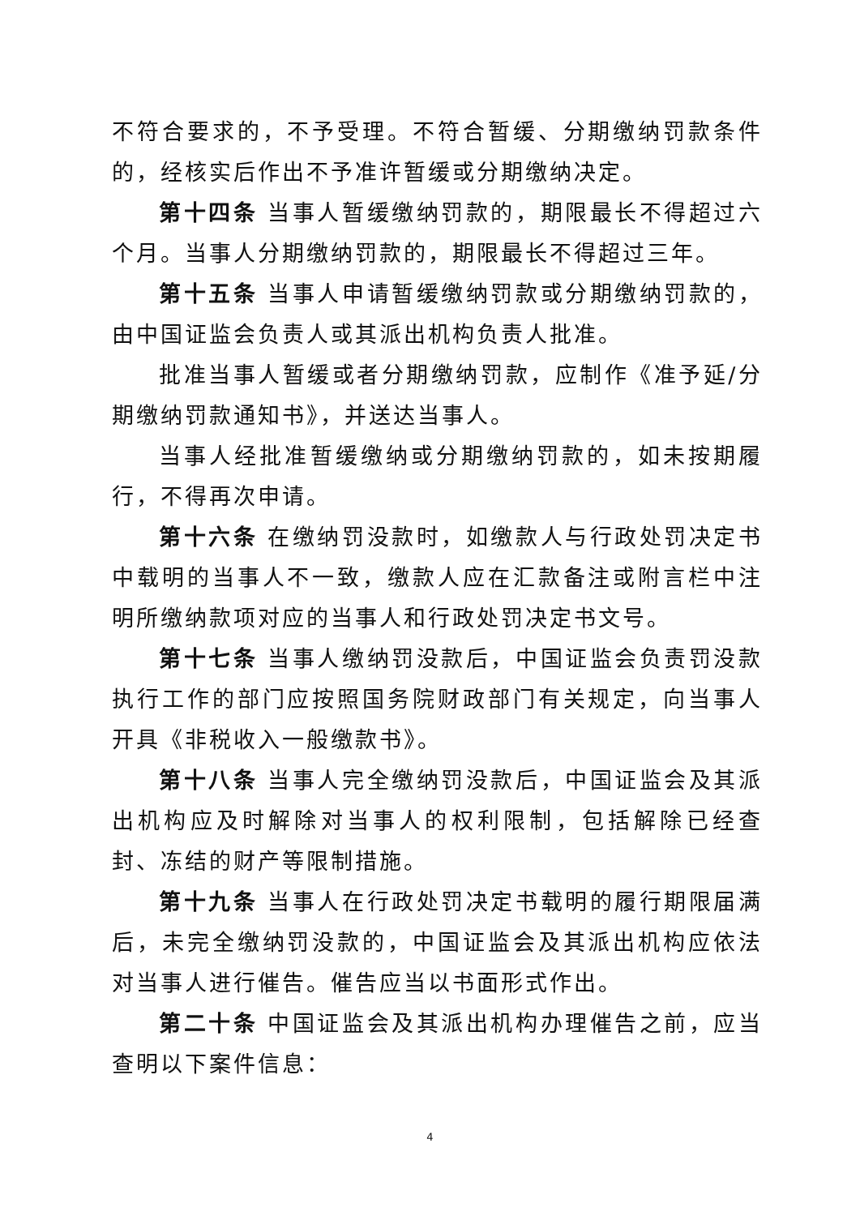不符合要求的，不予受理。不符合暂缓、分期缴纳罚款条件的，经核实后作出不予准许暂缓或分期缴纳决定。
第十四条 当事人暂缓缴纳罚款的，期限最长不得超过六个月。当事人分期缴纳罚款的，期限最长不得超过三年。
第十五条 当事人申请暂缓缴纳罚款或分期缴纳罚款的，由中国证监会负责人或其派出机构负责人批准。
批准当事人暂缓或者分期缴纳罚款，应制作《准予延/分期缴纳罚款通知书》，并送达当事人。
当事人经批准暂缓缴纳或分期缴纳罚款的，如未按期履行，不得再次申请。
第十六条 在缴纳罚没款时，如缴款人与行政处罚决定书中载明的当事人不一致，缴款人应在汇款备注或附言栏中注明所缴纳款项对应的当事人和行政处罚决定书文号。
第十七条 当事人缴纳罚没款后，中国证监会负责罚没款执行工作的部门应按照国务院财政部门有关规定，向当事人开具《非税收入一般缴款书》。
第十八条 当事人完全缴纳罚没款后，中国证监会及其派出机构应及时解除对当事人的权利限制，包括解除已经查封、冻结的财产等限制措施。
第十九条 当事人在行政处罚决定书载明的履行期限届满后，未完全缴纳罚没款的，中国证监会及其派出机构应依法对当事人进行催告。催告应当以书面形式作出。
第二十条 中国证监会及其派出机构办理催告之前，应当查明以下案件信息：
4